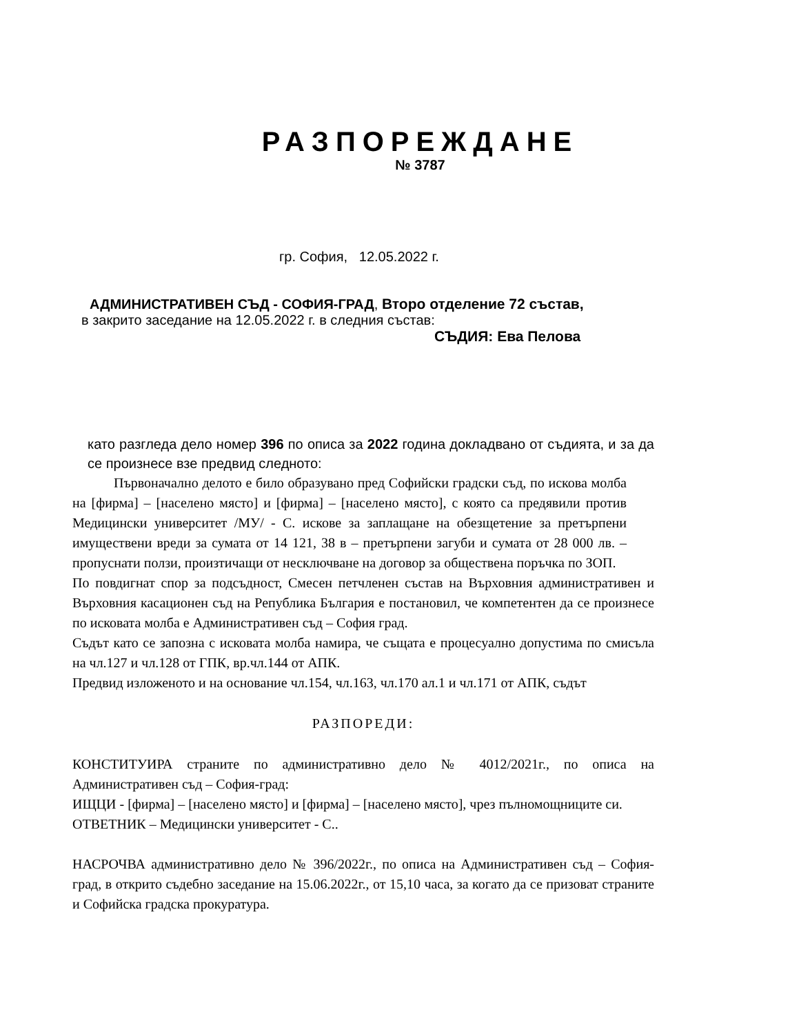РАЗПОРЕЖДАНЕ
№ 3787
гр. София, 12.05.2022 г.
АДМИНИСТРАТИВЕН СЪД - СОФИЯ-ГРАД, Второ отделение 72 състав,
в закрито заседание на 12.05.2022 г. в следния състав:
СЪДИЯ: Ева Пелова
като разгледа дело номер 396 по описа за 2022 година докладвано от съдията, и за да се произнесе взе предвид следното:
Първоначално делото е било образувано пред Софийски градски съд, по искова молба на [фирма] – [населено място] и [фирма] – [населено място], с която са предявили против Медицински университет /МУ/ - С. искове за заплащане на обезщетение за претърпени имуществени вреди за сумата от 14 121, 38 в – претърпени загуби и сумата от 28 000 лв. – пропуснати ползи, произтичащи от несключване на договор за обществена поръчка по ЗОП.
По повдигнат спор за подсъдност, Смесен петчленен състав на Върховния административен и Върховния касационен съд на Република България е постановил, че компетентен да се произнесе по исковата молба е Административен съд – София град.
Съдът като се запозна с исковата молба намира, че същата е процесуално допустима по смисъла на чл.127 и чл.128 от ГПК, вр.чл.144 от АПК.
Предвид изложеното и на основание чл.154, чл.163, чл.170 ал.1 и чл.171 от АПК, съдът
РАЗПОРЕДИ:
КОНСТИТУИРА страните по административно дело № 4012/2021г., по описа на Административен съд – София-град:
ИЩЦИ - [фирма] – [населено място] и [фирма] – [населено място], чрез пълномощниците си.
ОТВЕТНИК – Медицински университет - С..
НАСРОЧВА административно дело № 396/2022г., по описа на Административен съд – София-град, в открито съдебно заседание на 15.06.2022г., от 15,10 часа, за когато да се призоват страните и Софийска градска прокуратура.